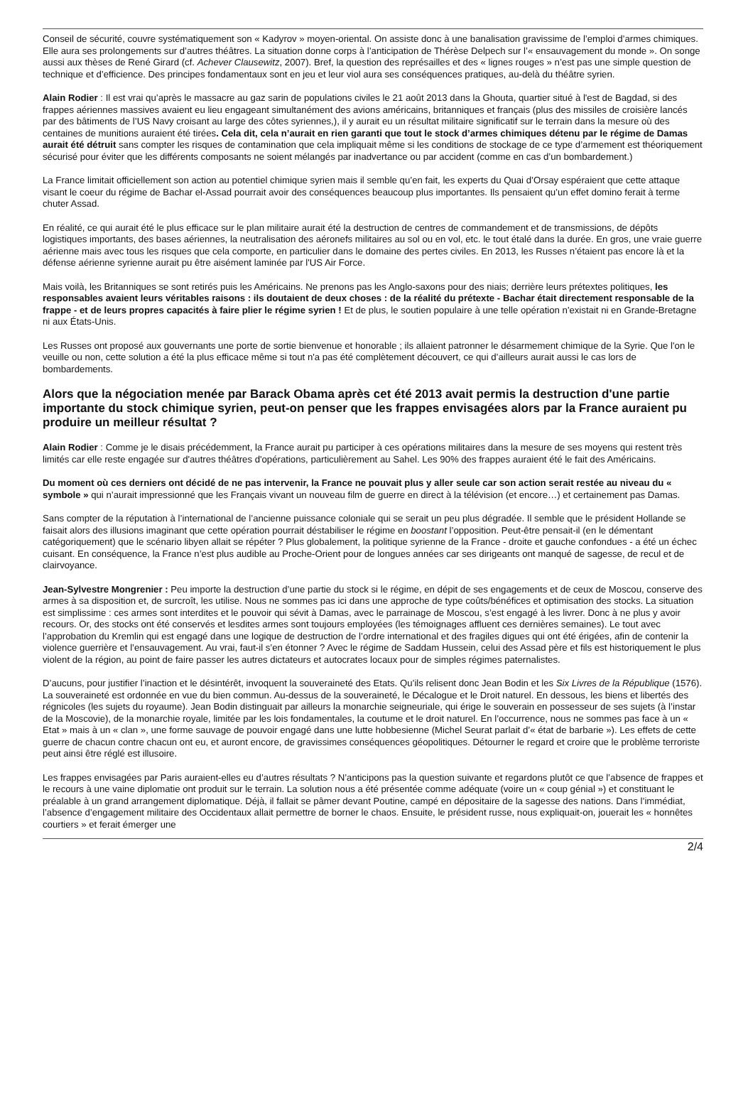Conseil de sécurité, couvre systématiquement son « Kadyrov » moyen-oriental. On assiste donc à une banalisation gravissime de l’emploi d’armes chimiques. Elle aura ses prolongements sur d’autres théâtres. La situation donne corps à l’anticipation de Thérèse Delpech sur l’« ensauvagement du monde ». On songe aussi aux thèses de René Girard (cf. Achever Clausewitz, 2007). Bref, la question des représailles et des « lignes rouges » n’est pas une simple question de technique et d’efficience. Des principes fondamentaux sont en jeu et leur viol aura ses conséquences pratiques, au-delà du théâtre syrien.
Alain Rodier : Il est vrai qu’après le massacre au gaz sarin de populations civiles le 21 août 2013 dans la Ghouta, quartier situé à l'est de Bagdad, si des frappes aériennes massives avaient eu lieu engageant simultanément des avions américains, britanniques et français (plus des missiles de croisière lancés par des bâtiments de l’US Navy croisant au large des côtes syriennes,), il y aurait eu un résultat militaire significatif sur le terrain dans la mesure où des centaines de munitions auraient été tirées. Cela dit, cela n’aurait en rien garanti que tout le stock d’armes chimiques détenu par le régime de Damas aurait été détruit sans compter les risques de contamination que cela impliquait même si les conditions de stockage de ce type d’armement est théoriquement sécurisé pour éviter que les différents composants ne soient mélangés par inadvertance ou par accident (comme en cas d’un bombardement.)
La France limitait officiellement son action au potentiel chimique syrien mais il semble qu’en fait, les experts du Quai d’Orsay espéraient que cette attaque visant le coeur du régime de Bachar el-Assad pourrait avoir des conséquences beaucoup plus importantes. Ils pensaient qu’un effet domino ferait à terme chuter Assad.
En réalité, ce qui aurait été le plus efficace sur le plan militaire aurait été la destruction de centres de commandement et de transmissions, de dépôts logistiques importants, des bases aériennes, la neutralisation des aéronefs militaires au sol ou en vol, etc. le tout étalé dans la durée. En gros, une vraie guerre aérienne mais avec tous les risques que cela comporte, en particulier dans le domaine des pertes civiles. En 2013, les Russes n’étaient pas encore là et la défense aérienne syrienne aurait pu être aisément laminée par l'US Air Force.
Mais voilà, les Britanniques se sont retirés puis les Américains. Ne prenons pas les Anglo-saxons pour des niais; derrière leurs prétextes politiques, les responsables avaient leurs véritables raisons : ils doutaient de deux choses : de la réalité du prétexte - Bachar était directement responsable de la frappe - et de leurs propres capacités à faire plier le régime syrien ! Et de plus, le soutien populaire à une telle opération n'existait ni en Grande-Bretagne ni aux États-Unis.
Les Russes ont proposé aux gouvernants une porte de sortie bienvenue et honorable ; ils allaient patronner le désarmement chimique de la Syrie. Que l'on le veuille ou non, cette solution a été la plus efficace même si tout n'a pas été complètement découvert, ce qui d’ailleurs aurait aussi le cas lors de bombardements.
Alors que la négociation menée par Barack Obama après cet été 2013 avait permis la destruction d'une partie importante du stock chimique syrien, peut-on penser que les frappes envisagées alors par la France auraient pu produire un meilleur résultat ?
Alain Rodier : Comme je le disais précédemment, la France aurait pu participer à ces opérations militaires dans la mesure de ses moyens qui restent très limités car elle reste engagée sur d'autres théâtres d'opérations, particulièrement au Sahel. Les 90% des frappes auraient été le fait des Américains.
Du moment où ces derniers ont décidé de ne pas intervenir, la France ne pouvait plus y aller seule car son action serait restée au niveau du « symbole » qui n’aurait impressionné que les Français vivant un nouveau film de guerre en direct à la télévision (et encore…) et certainement pas Damas.
Sans compter de la réputation à l’international de l’ancienne puissance coloniale qui se serait un peu plus dégradée. Il semble que le président Hollande se faisait alors des illusions imaginant que cette opération pourrait déstabiliser le régime en boostant l’opposition. Peut-être pensait-il (en le démentant catégoriquement) que le scénario libyen allait se répéter ? Plus globalement, la politique syrienne de la France - droite et gauche confondues - a été un échec cuisant. En conséquence, la France n’est plus audible au Proche-Orient pour de longues années car ses dirigeants ont manqué de sagesse, de recul et de clairvoyance.
Jean-Sylvestre Mongrenier : Peu importe la destruction d’une partie du stock si le régime, en dépit de ses engagements et de ceux de Moscou, conserve des armes à sa disposition et, de surcroît, les utilise. Nous ne sommes pas ici dans une approche de type coûts/bénéfices et optimisation des stocks. La situation est simplissime : ces armes sont interdites et le pouvoir qui sévit à Damas, avec le parrainage de Moscou, s’est engagé à les livrer. Donc à ne plus y avoir recours. Or, des stocks ont été conservés et lesdites armes sont toujours employées (les témoignages affluent ces dernières semaines). Le tout avec l’approbation du Kremlin qui est engagé dans une logique de destruction de l’ordre international et des fragiles digues qui ont été érigées, afin de contenir la violence guerrière et l’ensauvagement. Au vrai, faut-il s’en étonner ? Avec le régime de Saddam Hussein, celui des Assad père et fils est historiquement le plus violent de la région, au point de faire passer les autres dictateurs et autocrates locaux pour de simples régimes paternalistes.
D’aucuns, pour justifier l’inaction et le désintérêt, invoquent la souveraineté des Etats. Qu’ils relisent donc Jean Bodin et les Six Livres de la République (1576). La souveraineté est ordonnée en vue du bien commun. Au-dessus de la souveraineté, le Décalogue et le Droit naturel. En dessous, les biens et libertés des régnicoles (les sujets du royaume). Jean Bodin distinguait par ailleurs la monarchie seigneuriale, qui érige le souverain en possesseur de ses sujets (à l’instar de la Moscovie), de la monarchie royale, limitée par les lois fondamentales, la coutume et le droit naturel. En l’occurrence, nous ne sommes pas face à un « Etat » mais à un « clan », une forme sauvage de pouvoir engagé dans une lutte hobbesienne (Michel Seurat parlait d’« état de barbarie »). Les effets de cette guerre de chacun contre chacun ont eu, et auront encore, de gravissimes conséquences géopolitiques. Détourner le regard et croire que le problème terroriste peut ainsi être réglé est illusoire.
Les frappes envisagées par Paris auraient-elles eu d’autres résultats ? N’anticipons pas la question suivante et regardons plutôt ce que l’absence de frappes et le recours à une vaine diplomatie ont produit sur le terrain. La solution nous a été présentée comme adéquate (voire un « coup génial ») et constituant le préalable à un grand arrangement diplomatique. Déjà, il fallait se pâmer devant Poutine, campé en dépositaire de la sagesse des nations. Dans l’immédiat, l’absence d’engagement militaire des Occidentaux allait permettre de borner le chaos. Ensuite, le président russe, nous expliquait-on, jouerait les « honnêtes courtiers » et ferait émerger une
2/4